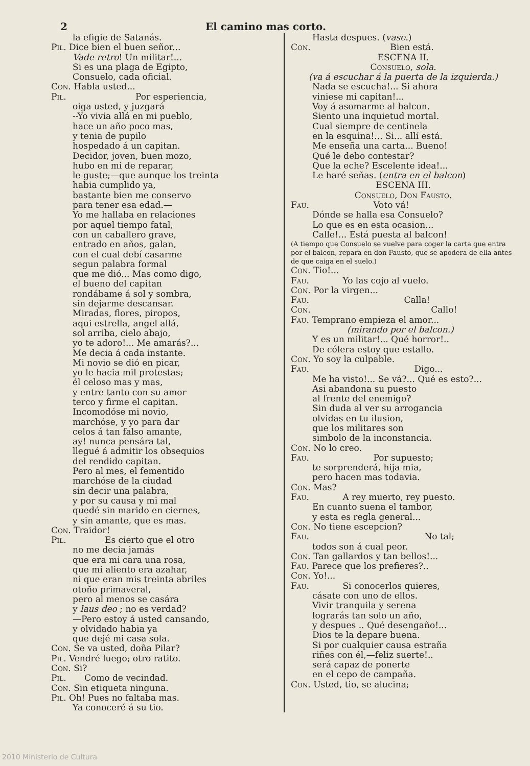2 El camino mas corto.
la efigie de Satanás.
Pil. Dice bien el buen señor...
Vade retro! Un militar!...
Si es una plaga de Egipto,
Consuelo, cada oficial.
Con. Habla usted...
Pil. Por esperiencia,
oiga usted, y juzgará
--Yo vivia allá en mi pueblo,
hace un año poco mas,
y tenia de pupilo
hospedado á un capitan.
Decidor, joven, buen mozo,
hubo en mi de reparar,
le guste;—que aunque los treinta
habia cumplido ya,
bastante bien me conservo
para tener esa edad.—
Yo me hallaba en relaciones
por aquel tiempo fatal,
con un caballero grave,
entrado en años, galan,
con el cual debí casarme
segun palabra formal
que me dió... Mas como digo,
el bueno del capitan
rondábame á sol y sombra,
sin dejarme descansar.
Miradas, flores, piropos,
aqui estrella, angel allá,
sol arriba, cielo abajo,
yo te adoro!... Me amarás?...
Me decia á cada instante.
Mi novio se dió en picar,
yo le hacia mil protestas;
él celoso mas y mas,
y entre tanto con su amor
terco y firme el capitan.
Incomodóse mi novio,
marchóse, y yo para dar
celos á tan falso amante,
ay! nunca pensára tal,
llegué á admitir los obsequios
del rendido capitan.
Pero al mes, el fementido
marchóse de la ciudad
sin decir una palabra,
y por su causa y mi mal
quedé sin marido en ciernes,
y sin amante, que es mas.
Con. Traidor!
Pil. Es cierto que el otro
no me decia jamás
que era mi cara una rosa,
que mi aliento era azahar,
ni que eran mis treinta abriles
otoño primaveral,
pero al menos se casára
y laus deo ; no es verdad?
—Pero estoy á usted cansando,
y olvidado habia ya
que dejé mi casa sola.
Con. Se va usted, doña Pilar?
Pil. Vendré luego; otro ratito.
Con. Si?
Pil. Como de vecindad.
Con. Sin etiqueta ninguna.
Pil. Oh! Pues no faltaba mas.
Ya conoceré á su tio.
Hasta despues. (vase.)
Con. Bien está.
ESCENA II.
Consuelo, sola.
(va á escuchar á la puerta de la izquierda.)
Nada se escucha!... Si ahora
viniese mi capitan!...
Voy á asomarme al balcon.
Siento una inquietud mortal.
Cual siempre de centinela
en la esquina!... Si... allí está.
Me enseña una carta... Bueno!
Qué le debo contestar?
Que la eche? Escelente idea!...
Le haré señas. (entra en el balcon)
ESCENA III.
Consuelo, Don Fausto.
Fau. Voto vá!
Dónde se halla esa Consuelo?
Lo que es en esta ocasion...
Calle!... Está puesta al balcon!
(A tiempo que Consuelo se vuelve para coger la carta que entra por el balcon, repara en don Fausto, que se apodera de ella antes de que caiga en el suelo.)
Con. Tio!...
Fau. Yo las cojo al vuelo.
Con. Por la virgen...
Fau. Calla!
Con. Callo!
Fau. Temprano empieza el amor...
(mirando por el balcon.)
Y es un militar!... Qué horror!..
De cólera estoy que estallo.
Con. Yo soy la culpable.
Fau. Digo...
Me ha visto!... Se vá?... Qué es esto?...
Asi abandona su puesto
al frente del enemigo?
Sin duda al ver su arrogancia
olvidas en tu ilusion,
que los militares son
simbolo de la inconstancia.
Con. No lo creo.
Fau. Por supuesto;
te sorprenderá, hija mia,
pero hacen mas todavia.
Con. Mas?
Fau. A rey muerto, rey puesto.
En cuanto suena el tambor,
y esta es regla general...
Con. No tiene escepcion?
Fau. No tal;
todos son á cual peor.
Con. Tan gallardos y tan bellos!...
Fau. Parece que los prefieres?..
Con. Yo!...
Fau. Si conocerlos quieres,
cásate con uno de ellos.
Vivir tranquila y serena
lograrás tan solo un año,
y despues .. Qué desengaño!...
Dios te la depare buena.
Si por cualquier causa estraña
riñes con él,—feliz suerte!..
será capaz de ponerte
en el cepo de campaña.
Con. Usted, tio, se alucina;
2010 Ministerio de Cultura